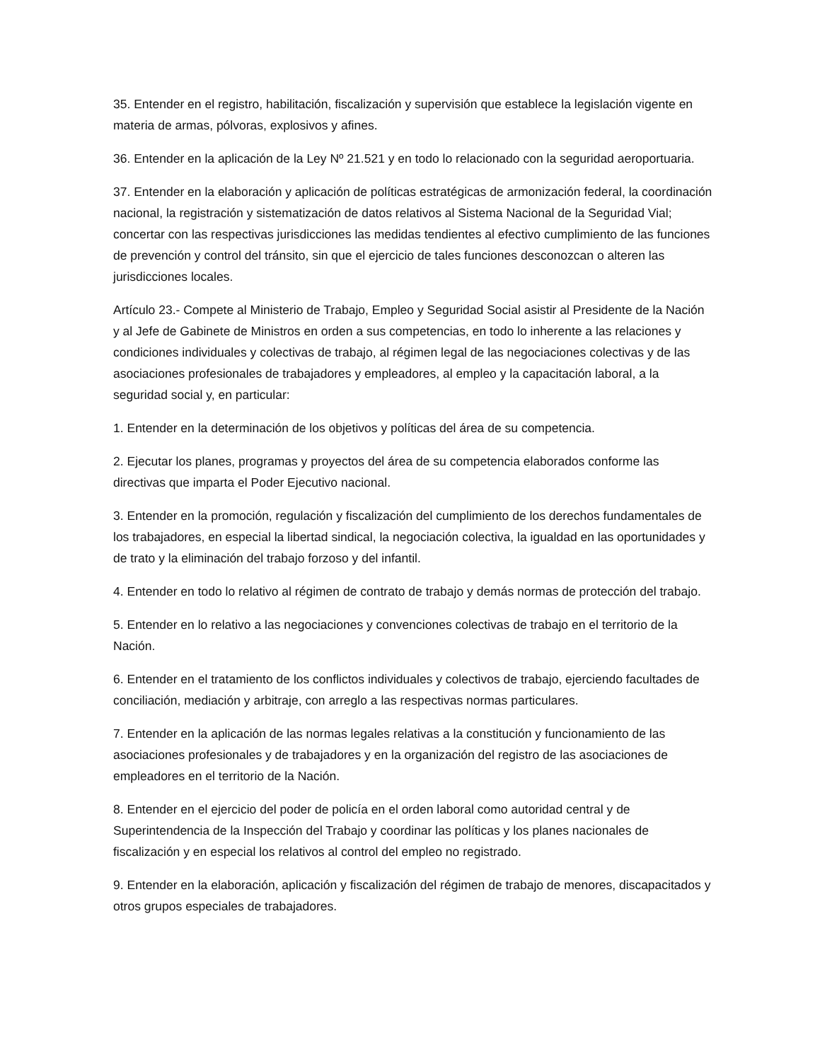35. Entender en el registro, habilitación, fiscalización y supervisión que establece la legislación vigente en materia de armas, pólvoras, explosivos y afines.
36. Entender en la aplicación de la Ley Nº 21.521 y en todo lo relacionado con la seguridad aeroportuaria.
37. Entender en la elaboración y aplicación de políticas estratégicas de armonización federal, la coordinación nacional, la registración y sistematización de datos relativos al Sistema Nacional de la Seguridad Vial; concertar con las respectivas jurisdicciones las medidas tendientes al efectivo cumplimiento de las funciones de prevención y control del tránsito, sin que el ejercicio de tales funciones desconozcan o alteren las jurisdicciones locales.
Artículo 23.- Compete al Ministerio de Trabajo, Empleo y Seguridad Social asistir al Presidente de la Nación y al Jefe de Gabinete de Ministros en orden a sus competencias, en todo lo inherente a las relaciones y condiciones individuales y colectivas de trabajo, al régimen legal de las negociaciones colectivas y de las asociaciones profesionales de trabajadores y empleadores, al empleo y la capacitación laboral, a la seguridad social y, en particular:
1. Entender en la determinación de los objetivos y políticas del área de su competencia.
2. Ejecutar los planes, programas y proyectos del área de su competencia elaborados conforme las directivas que imparta el Poder Ejecutivo nacional.
3. Entender en la promoción, regulación y fiscalización del cumplimiento de los derechos fundamentales de los trabajadores, en especial la libertad sindical, la negociación colectiva, la igualdad en las oportunidades y de trato y la eliminación del trabajo forzoso y del infantil.
4. Entender en todo lo relativo al régimen de contrato de trabajo y demás normas de protección del trabajo.
5. Entender en lo relativo a las negociaciones y convenciones colectivas de trabajo en el territorio de la Nación.
6. Entender en el tratamiento de los conflictos individuales y colectivos de trabajo, ejerciendo facultades de conciliación, mediación y arbitraje, con arreglo a las respectivas normas particulares.
7. Entender en la aplicación de las normas legales relativas a la constitución y funcionamiento de las asociaciones profesionales y de trabajadores y en la organización del registro de las asociaciones de empleadores en el territorio de la Nación.
8. Entender en el ejercicio del poder de policía en el orden laboral como autoridad central y de Superintendencia de la Inspección del Trabajo y coordinar las políticas y los planes nacionales de fiscalización y en especial los relativos al control del empleo no registrado.
9. Entender en la elaboración, aplicación y fiscalización del régimen de trabajo de menores, discapacitados y otros grupos especiales de trabajadores.